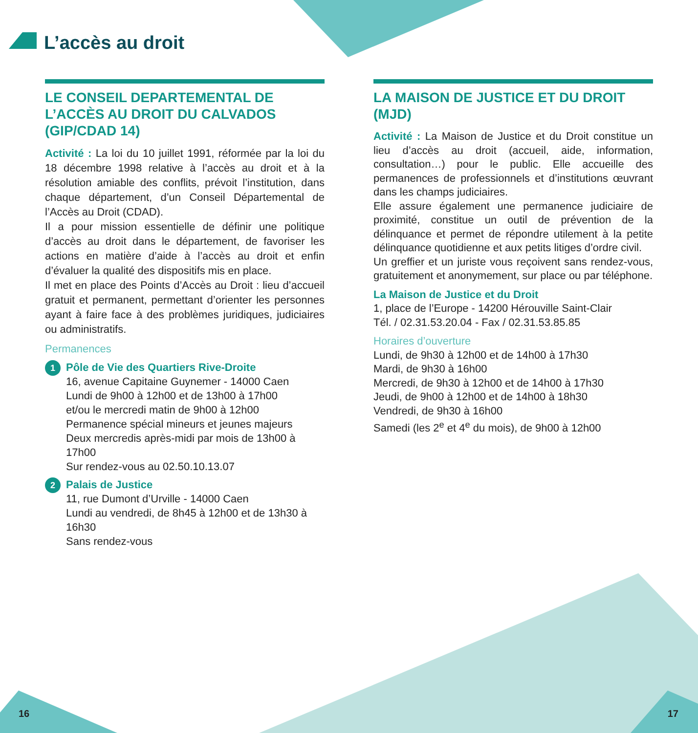L’accès au droit
LE CONSEIL DEPARTEMENTAL DE L’ACCÈS AU DROIT DU CALVADOS (GIP/CDAD 14)
Activité : La loi du 10 juillet 1991, réformée par la loi du 18 décembre 1998 relative à l’accès au droit et à la résolution amiable des conflits, prévoit l’institution, dans chaque département, d’un Conseil Départemental de l’Accès au Droit (CDAD).
Il a pour mission essentielle de définir une politique d’accès au droit dans le département, de favoriser les actions en matière d’aide à l’accès au droit et enfin d’évaluer la qualité des dispositifs mis en place.
Il met en place des Points d’Accès au Droit : lieu d’accueil gratuit et permanent, permettant d’orienter les personnes ayant à faire face à des problèmes juridiques, judiciaires ou administratifs.
Permanences
1 Pôle de Vie des Quartiers Rive-Droite
16, avenue Capitaine Guynemer - 14000 Caen
Lundi de 9h00 à 12h00 et de 13h00 à 17h00
et/ou le mercredi matin de 9h00 à 12h00
Permanence spécial mineurs et jeunes majeurs
Deux mercredis après-midi par mois de 13h00 à 17h00
Sur rendez-vous au 02.50.10.13.07
2 Palais de Justice
11, rue Dumont d’Urville - 14000 Caen
Lundi au vendredi, de 8h45 à 12h00 et de 13h30 à 16h30
Sans rendez-vous
LA MAISON DE JUSTICE ET DU DROIT (MJD)
Activité : La Maison de Justice et du Droit constitue un lieu d’accès au droit (accueil, aide, information, consultation…) pour le public. Elle accueille des permanences de professionnels et d’institutions œuvrant dans les champs judiciaires.
Elle assure également une permanence judiciaire de proximité, constitue un outil de prévention de la délinquance et permet de répondre utilement à la petite délinquance quotidienne et aux petits litiges d’ordre civil.
Un greffier et un juriste vous reçoivent sans rendez-vous, gratuitement et anonymement, sur place ou par téléphone.
La Maison de Justice et du Droit
1, place de l’Europe - 14200 Hérouville Saint-Clair
Tél. / 02.31.53.20.04 - Fax / 02.31.53.85.85
Horaires d’ouverture
Lundi, de 9h30 à 12h00 et de 14h00 à 17h30
Mardi, de 9h30 à 16h00
Mercredi, de 9h30 à 12h00 et de 14h00 à 17h30
Jeudi, de 9h00 à 12h00 et de 14h00 à 18h30
Vendredi, de 9h30 à 16h00
Samedi (les 2<sup>e</sup> et 4<sup>e</sup> du mois), de 9h00 à 12h00
16 17